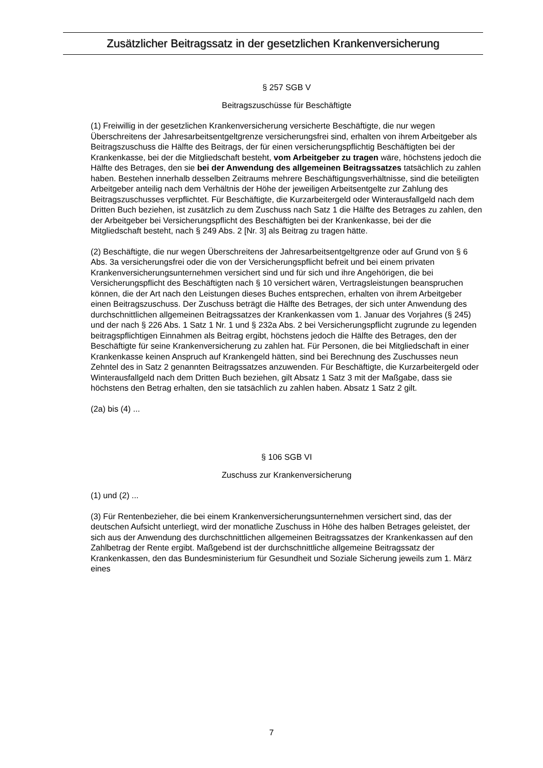Zusätzlicher Beitragssatz in der gesetzlichen Krankenversicherung
§ 257 SGB V
Beitragszuschüsse für Beschäftigte
(1) Freiwillig in der gesetzlichen Krankenversicherung versicherte Beschäftigte, die nur wegen Überschreitens der Jahresarbeitsentgeltgrenze versicherungsfrei sind, erhalten von ihrem Arbeitgeber als Beitragszuschuss die Hälfte des Beitrags, der für einen versicherungspflichtig Beschäftigten bei der Krankenkasse, bei der die Mitgliedschaft besteht, vom Arbeitgeber zu tragen wäre, höchstens jedoch die Hälfte des Betrages, den sie bei der Anwendung des allgemeinen Beitragssatzes tatsächlich zu zahlen haben. Bestehen innerhalb desselben Zeitraums mehrere Beschäftigungsverhältnisse, sind die beteiligten Arbeitgeber anteilig nach dem Verhältnis der Höhe der jeweiligen Arbeitsentgelte zur Zahlung des Beitragszuschusses verpflichtet. Für Beschäftigte, die Kurzarbeitergeld oder Winterausfallgeld nach dem Dritten Buch beziehen, ist zusätzlich zu dem Zuschuss nach Satz 1 die Hälfte des Betrages zu zahlen, den der Arbeitgeber bei Versicherungspflicht des Beschäftigten bei der Krankenkasse, bei der die Mitgliedschaft besteht, nach § 249 Abs. 2 [Nr. 3] als Beitrag zu tragen hätte.
(2) Beschäftigte, die nur wegen Überschreitens der Jahresarbeitsentgeltgrenze oder auf Grund von § 6 Abs. 3a versicherungsfrei oder die von der Versicherungspflicht befreit und bei einem privaten Krankenversicherungsunternehmen versichert sind und für sich und ihre Angehörigen, die bei Versicherungspflicht des Beschäftigten nach § 10 versichert wären, Vertragsleistungen beanspruchen können, die der Art nach den Leistungen dieses Buches entsprechen, erhalten von ihrem Arbeitgeber einen Beitragszuschuss. Der Zuschuss beträgt die Hälfte des Betrages, der sich unter Anwendung des durchschnittlichen allgemeinen Beitragssatzes der Krankenkassen vom 1. Januar des Vorjahres (§ 245) und der nach § 226 Abs. 1 Satz 1 Nr. 1 und § 232a Abs. 2 bei Versicherungspflicht zugrunde zu legenden beitragspflichtigen Einnahmen als Beitrag ergibt, höchstens jedoch die Hälfte des Betrages, den der Beschäftigte für seine Krankenversicherung zu zahlen hat. Für Personen, die bei Mitgliedschaft in einer Krankenkasse keinen Anspruch auf Krankengeld hätten, sind bei Berechnung des Zuschusses neun Zehntel des in Satz 2 genannten Beitragssatzes anzuwenden. Für Beschäftigte, die Kurzarbeitergeld oder Winterausfallgeld nach dem Dritten Buch beziehen, gilt Absatz 1 Satz 3 mit der Maßgabe, dass sie höchstens den Betrag erhalten, den sie tatsächlich zu zahlen haben. Absatz 1 Satz 2 gilt.
(2a) bis (4) ...
§ 106 SGB VI
Zuschuss zur Krankenversicherung
(1) und (2) ...
(3) Für Rentenbezieher, die bei einem Krankenversicherungsunternehmen versichert sind, das der deutschen Aufsicht unterliegt, wird der monatliche Zuschuss in Höhe des halben Betrages geleistet, der sich aus der Anwendung des durchschnittlichen allgemeinen Beitragssatzes der Krankenkassen auf den Zahlbetrag der Rente ergibt. Maßgebend ist der durchschnittliche allgemeine Beitragssatz der Krankenkassen, den das Bundesministerium für Gesundheit und Soziale Sicherung jeweils zum 1. März eines
7